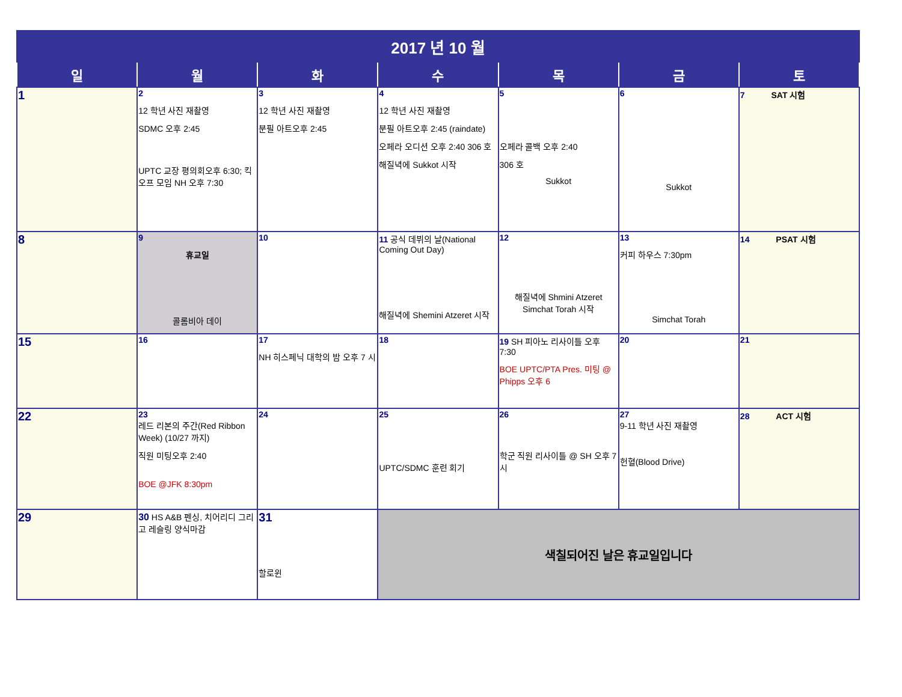| 2017 년 10 월 | | | | | | |
| 일 | 월 | 화 | 수 | 목 | 금 | 토 |
| 1 | 2 12 학년 사진 재촬영 SDMC 오후 2:45 UPTC 교장 평의회오후 6:30; 킥오프 모임 NH 오후 7:30 | 3 12 학년 사진 재촬영 분필 아트오후 2:45 | 4 12 학년 사진 재촬영 분필 아트오후 2:45 (raindate) 오페라 오디션 오후 2:40 306 호 해질녁에 Sukkot 시작 | 5 오페라 콜백 오후 2:40 306 호 Sukkot | 6 Sukkot | 7 SAT 시험 |
| 8 | 9 휴교일 콜롬비아 데이 | 10 | 11 공식 데뷔의 날(National Coming Out Day) 해질녁에 Shemini Atzeret 시작 | 12 해질녁에 Shmini Atzeret Simchat Torah 시작 | 13 커피 하우스 7:30pm Simchat Torah | 14 PSAT 시험 |
| 15 | 16 | 17 NH 히스페닉 대학의 밤 오후 7 시 | 18 | 19 SH 피아노 리사이틀 오후 7:30 BOE UPTC/PTA Pres. 미팅 @ Phipps 오후 6 | 20 | 21 |
| 22 | 23 레드 리본의 주간(Red Ribbon Week) (10/27 까지) 직원 미팅오후 2:40 BOE @JFK 8:30pm | 24 | 25 UPTC/SDMC 훈련 회기 | 26 학군 직원 리사이틀 @ SH 오후 7 시 | 27 9-11 학년 사진 재촬영 헌혈(Blood Drive) | 28 ACT 시험 |
| 29 | 30 HS A&B 펜싱, 치어리디 그리고 레슬링 양식마감 | 31 할로윈 | 색칠되어진 날은 휴교일입니다 | | | |